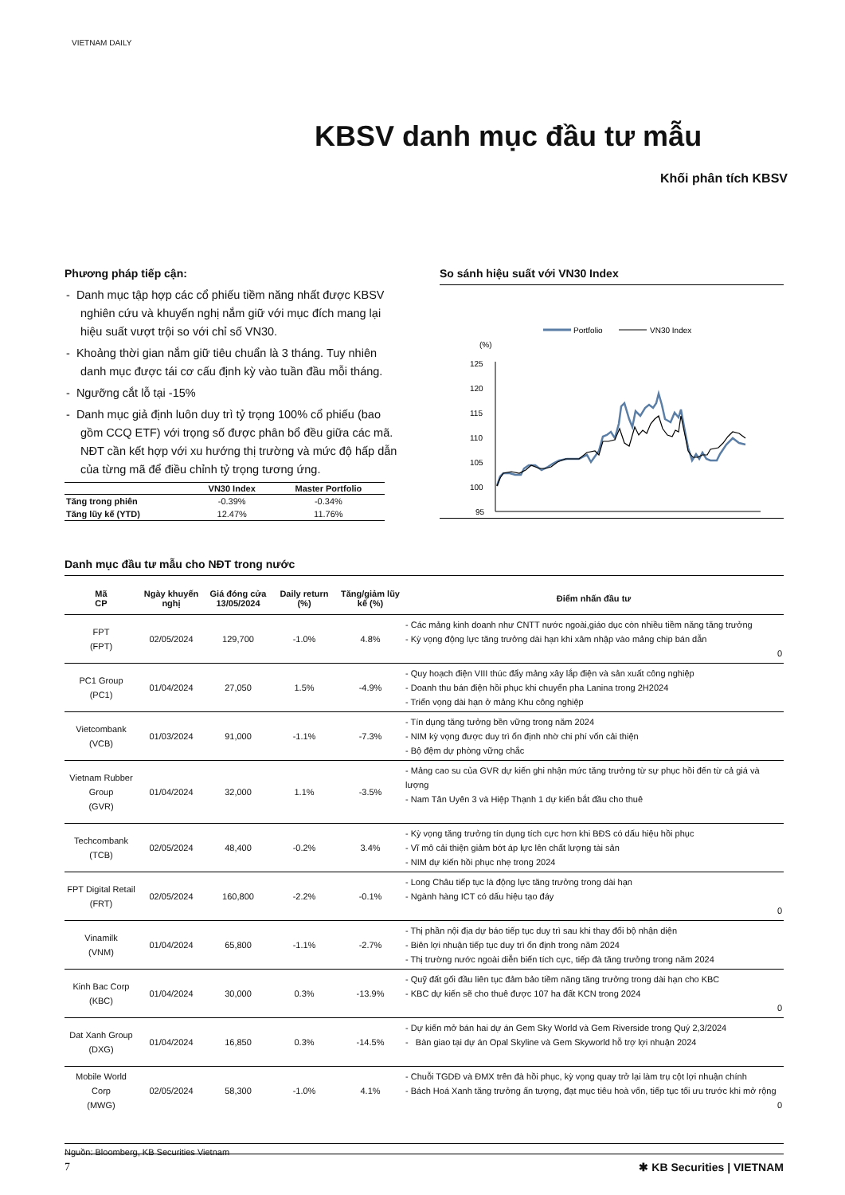VIETNAM DAILY
KBSV danh mục đầu tư mẫu
Khối phân tích KBSV
Phương pháp tiếp cận:
- Danh mục tập hợp các cổ phiếu tiềm năng nhất được KBSV nghiên cứu và khuyến nghị nắm giữ với mục đích mang lại hiệu suất vượt trội so với chỉ số VN30.
- Khoảng thời gian nắm giữ tiêu chuẩn là 3 tháng. Tuy nhiên danh mục được tái cơ cấu định kỳ vào tuần đầu mỗi tháng.
- Ngưỡng cắt lỗ tại -15%
- Danh mục giả định luôn duy trì tỷ trọng 100% cổ phiếu (bao gồm CCQ ETF) với trọng số được phân bổ đều giữa các mã. NĐT cần kết hợp với xu hướng thị trường và mức độ hấp dẫn của từng mã để điều chỉnh tỷ trọng tương ứng.
| | VN30 Index | Master Portfolio |
| --- | --- | --- |
| Tăng trong phiên | -0.39% | -0.34% |
| Tăng lũy kế (YTD) | 12.47% | 11.76% |
So sánh hiệu suất với VN30 Index
Portfolio
VN30 Index
(%)
125
120
115
110
105
100
95
Danh mục đầu tư mẫu cho NĐT trong nước
| Mã CP | Ngày khuyến nghị | Giá đóng cửa 13/05/2024 | Daily return (%) | Tăng/giảm lũy kế (%) | Điểm nhấn đầu tư |
| --- | --- | --- | --- | --- | --- |
| FPT (FPT) | 02/05/2024 | 129,700 | -1.0% | 4.8% | - Các mảng kinh doanh như CNTT nước ngoài,giáo dục còn nhiều tiềm năng tăng trưởng - Kỳ vọng động lực tăng trưởng dài hạn khi xâm nhập vào mảng chip bán dẫn 0 |
| PC1 Group (PC1) | 01/04/2024 | 27,050 | 1.5% | -4.9% | - Quy hoạch điện VIII thúc đẩy mảng xây lắp điện và sản xuất công nghiệp - Doanh thu bán điện hồi phục khi chuyển pha Lanina trong 2H2024 - Triển vọng dài hạn ở mảng Khu công nghiệp |
| Vietcombank (VCB) | 01/03/2024 | 91,000 | -1.1% | -7.3% | - Tín dụng tăng tưởng bền vững trong năm 2024 - NIM kỳ vọng được duy trì ổn định nhờ chi phí vốn cải thiện - Bộ đệm dự phòng vững chắc |
| Vietnam Rubber Group (GVR) | 01/04/2024 | 32,000 | 1.1% | -3.5% | - Mảng cao su của GVR dự kiến ghi nhận mức tăng trưởng từ sự phục hồi đến từ cả giá và lượng - Nam Tân Uyên 3 và Hiệp Thạnh 1 dự kiến bắt đầu cho thuê |
| Techcombank (TCB) | 02/05/2024 | 48,400 | -0.2% | 3.4% | - Kỳ vọng tăng trưởng tín dụng tích cực hơn khi BĐS có dấu hiệu hồi phục - Vĩ mô cải thiện giảm bớt áp lực lên chất lượng tài sản - NIM dự kiến hồi phục nhẹ trong 2024 |
| FPT Digital Retail (FRT) | 02/05/2024 | 160,800 | -2.2% | -0.1% | - Long Châu tiếp tục là động lực tăng trưởng trong dài hạn - Ngành hàng ICT có dấu hiệu tạo đáy 0 |
| Vinamilk (VNM) | 01/04/2024 | 65,800 | -1.1% | -2.7% | - Thị phần nội địa dự báo tiếp tục duy trì sau khi thay đổi bộ nhận diện - Biên lợi nhuận tiếp tục duy trì ổn định trong năm 2024 - Thị trường nước ngoài diễn biến tích cực, tiếp đà tăng trưởng trong năm 2024 |
| Kinh Bac Corp (KBC) | 01/04/2024 | 30,000 | 0.3% | -13.9% | - Quỹ đất gối đầu liên tục đảm bảo tiềm năng tăng trưởng trong dài hạn cho KBC - KBC dự kiến sẽ cho thuê được 107 ha đất KCN trong 2024 0 |
| Dat Xanh Group (DXG) | 01/04/2024 | 16,850 | 0.3% | -14.5% | - Dự kiến mở bán hai dự án Gem Sky World và Gem Riverside trong Quý 2,3/2024 - Bàn giao tại dự án Opal Skyline và Gem Skyworld hỗ trợ lợi nhuận 2024 |
| Mobile World Corp (MWG) | 02/05/2024 | 58,300 | -1.0% | 4.1% | - Chuỗi TGDĐ và ĐMX trên đà hồi phục, kỳ vọng quay trở lại làm trụ cột lợi nhuận chính - Bách Hoá Xanh tăng trưởng ấn tượng, đạt mục tiêu hoà vốn, tiếp tục tối ưu trước khi mở rộng 0 |
Nguồn: Bloomberg, KB Securities Vietnam
7 ✱ KB Securities | VIETNAM